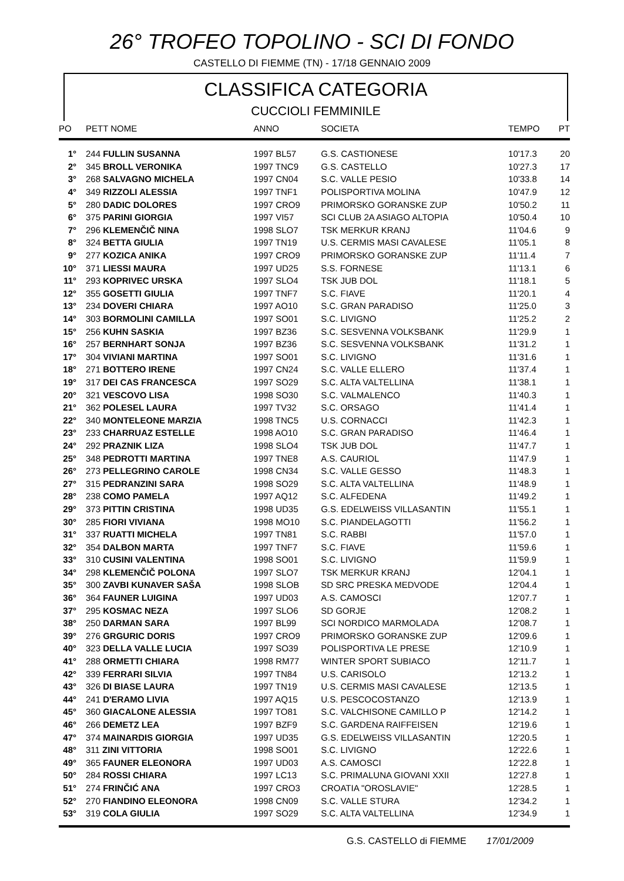26° TROFEO TOPOLINO - SCI DI FONDO
CASTELLO DI FIEMME (TN) - 17/18 GENNAIO 2009
CLASSIFICA CATEGORIA
CUCCIOLI FEMMINILE
| PO | PETT NOME | ANNO | SOCIETA | TEMPO | PT |
| --- | --- | --- | --- | --- | --- |
| 1° | 244 FULLIN SUSANNA | 1997 BL57 | G.S. CASTIONESE | 10'17.3 | 20 |
| 2° | 345 BROLL VERONIKA | 1997 TNC9 | G.S. CASTELLO | 10'27.3 | 17 |
| 3° | 268 SALVAGNO MICHELA | 1997 CN04 | S.C. VALLE PESIO | 10'33.8 | 14 |
| 4° | 349 RIZZOLI ALESSIA | 1997 TNF1 | POLISPORTIVA MOLINA | 10'47.9 | 12 |
| 5° | 280 DADIC DOLORES | 1997 CRO9 | PRIMORSKO GORANSKE ZUP | 10'50.2 | 11 |
| 6° | 375 PARINI GIORGIA | 1997 VI57 | SCI CLUB 2A ASIAGO ALTOPIA | 10'50.4 | 10 |
| 7° | 296 KLEMENČIČ NINA | 1998 SLO7 | TSK MERKUR KRANJ | 11'04.6 | 9 |
| 8° | 324 BETTA GIULIA | 1997 TN19 | U.S. CERMIS MASI CAVALESE | 11'05.1 | 8 |
| 9° | 277 KOZICA ANIKA | 1997 CRO9 | PRIMORSKO GORANSKE ZUP | 11'11.4 | 7 |
| 10° | 371 LIESSI MAURA | 1997 UD25 | S.S. FORNESE | 11'13.1 | 6 |
| 11° | 293 KOPRIVEC URSKA | 1997 SLO4 | TSK JUB DOL | 11'18.1 | 5 |
| 12° | 355 GOSETTI GIULIA | 1997 TNF7 | S.C. FIAVE | 11'20.1 | 4 |
| 13° | 234 DOVERI CHIARA | 1997 AO10 | S.C. GRAN PARADISO | 11'25.0 | 3 |
| 14° | 303 BORMOLINI CAMILLA | 1997 SO01 | S.C. LIVIGNO | 11'25.2 | 2 |
| 15° | 256 KUHN SASKIA | 1997 BZ36 | S.C. SESVENNA VOLKSBANK | 11'29.9 | 1 |
| 16° | 257 BERNHART SONJA | 1997 BZ36 | S.C. SESVENNA VOLKSBANK | 11'31.2 | 1 |
| 17° | 304 VIVIANI MARTINA | 1997 SO01 | S.C. LIVIGNO | 11'31.6 | 1 |
| 18° | 271 BOTTERO IRENE | 1997 CN24 | S.C. VALLE ELLERO | 11'37.4 | 1 |
| 19° | 317 DEI CAS FRANCESCA | 1997 SO29 | S.C. ALTA VALTELLINA | 11'38.1 | 1 |
| 20° | 321 VESCOVO LISA | 1998 SO30 | S.C. VALMALENCO | 11'40.3 | 1 |
| 21° | 362 POLESEL LAURA | 1997 TV32 | S.C. ORSAGO | 11'41.4 | 1 |
| 22° | 340 MONTELEONE MARZIA | 1998 TNC5 | U.S. CORNACCI | 11'42.3 | 1 |
| 23° | 233 CHARRUAZ ESTELLE | 1998 AO10 | S.C. GRAN PARADISO | 11'46.4 | 1 |
| 24° | 292 PRAZNIK LIZA | 1998 SLO4 | TSK JUB DOL | 11'47.7 | 1 |
| 25° | 348 PEDROTTI MARTINA | 1997 TNE8 | A.S. CAURIOL | 11'47.9 | 1 |
| 26° | 273 PELLEGRINO CAROLE | 1998 CN34 | S.C. VALLE GESSO | 11'48.3 | 1 |
| 27° | 315 PEDRANZINI SARA | 1998 SO29 | S.C. ALTA VALTELLINA | 11'48.9 | 1 |
| 28° | 238 COMO PAMELA | 1997 AQ12 | S.C. ALFEDENA | 11'49.2 | 1 |
| 29° | 373 PITTIN CRISTINA | 1998 UD35 | G.S. EDELWEISS VILLASANTIN | 11'55.1 | 1 |
| 30° | 285 FIORI VIVIANA | 1998 MO10 | S.C. PIANDELAGOTTI | 11'56.2 | 1 |
| 31° | 337 RUATTI MICHELA | 1997 TN81 | S.C. RABBI | 11'57.0 | 1 |
| 32° | 354 DALBON MARTA | 1997 TNF7 | S.C. FIAVE | 11'59.6 | 1 |
| 33° | 310 CUSINI VALENTINA | 1998 SO01 | S.C. LIVIGNO | 11'59.9 | 1 |
| 34° | 298 KLEMENČIČ POLONA | 1997 SLO7 | TSK MERKUR KRANJ | 12'04.1 | 1 |
| 35° | 300 ZAVBI KUNAVER SAŠA | 1998 SLOB | SD SRC PRESKA MEDVODE | 12'04.4 | 1 |
| 36° | 364 FAUNER LUIGINA | 1997 UD03 | A.S. CAMOSCI | 12'07.7 | 1 |
| 37° | 295 KOSMAC NEZA | 1997 SLO6 | SD GORJE | 12'08.2 | 1 |
| 38° | 250 DARMAN SARA | 1997 BL99 | SCI NORDICO MARMOLADA | 12'08.7 | 1 |
| 39° | 276 GRGURIC DORIS | 1997 CRO9 | PRIMORSKO GORANSKE ZUP | 12'09.6 | 1 |
| 40° | 323 DELLA VALLE LUCIA | 1997 SO39 | POLISPORTIVA LE PRESE | 12'10.9 | 1 |
| 41° | 288 ORMETTI CHIARA | 1998 RM77 | WINTER SPORT SUBIACO | 12'11.7 | 1 |
| 42° | 339 FERRARI SILVIA | 1997 TN84 | U.S. CARISOLO | 12'13.2 | 1 |
| 43° | 326 DI BIASE LAURA | 1997 TN19 | U.S. CERMIS MASI CAVALESE | 12'13.5 | 1 |
| 44° | 241 D'ERAMO LIVIA | 1997 AQ15 | U.S. PESCOCOSTANZO | 12'13.9 | 1 |
| 45° | 360 GIACALONE ALESSIA | 1997 TO81 | S.C. VALCHISONE CAMILLO P | 12'14.2 | 1 |
| 46° | 266 DEMETZ LEA | 1997 BZF9 | S.C. GARDENA RAIFFEISEN | 12'19.6 | 1 |
| 47° | 374 MAINARDIS GIORGIA | 1997 UD35 | G.S. EDELWEISS VILLASANTIN | 12'20.5 | 1 |
| 48° | 311 ZINI VITTORIA | 1998 SO01 | S.C. LIVIGNO | 12'22.6 | 1 |
| 49° | 365 FAUNER ELEONORA | 1997 UD03 | A.S. CAMOSCI | 12'22.8 | 1 |
| 50° | 284 ROSSI CHIARA | 1997 LC13 | S.C. PRIMALUNA GIOVANI XXII | 12'27.8 | 1 |
| 51° | 274 FRINČIĆ ANA | 1997 CRO3 | CROATIA "OROSLAVIE" | 12'28.5 | 1 |
| 52° | 270 FIANDINO ELEONORA | 1998 CN09 | S.C. VALLE STURA | 12'34.2 | 1 |
| 53° | 319 COLA GIULIA | 1997 SO29 | S.C. ALTA VALTELLINA | 12'34.9 | 1 |
G.S. CASTELLO di FIEMME 17/01/2009